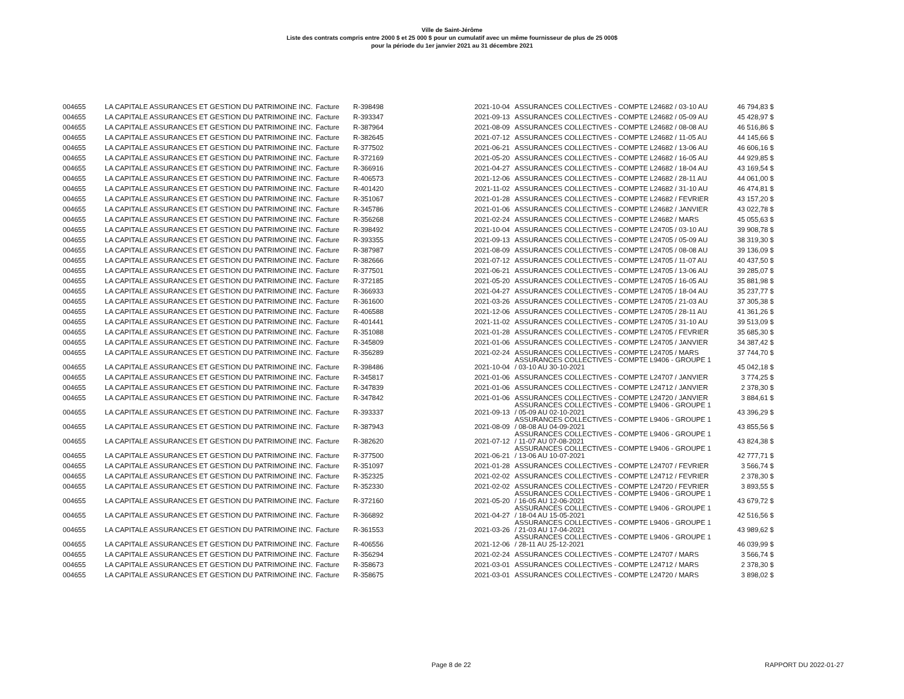Ville de Saint-Jérôme
Liste des contrats compris entre 2000 $ et 25 000 $ pour un cumulatif avec un même fournisseur de plus de 25 000$
pour la période du 1er janvier 2021 au 31 décembre 2021
| 004655 | LA CAPITALE ASSURANCES ET GESTION DU PATRIMOINE INC. | Facture | R-398498 | 2021-10-04 | ASSURANCES COLLECTIVES - COMPTE L24682 / 03-10 AU | 46 794,83 $ |
| 004655 | LA CAPITALE ASSURANCES ET GESTION DU PATRIMOINE INC. | Facture | R-393347 | 2021-09-13 | ASSURANCES COLLECTIVES - COMPTE L24682 / 05-09 AU | 45 428,97 $ |
| 004655 | LA CAPITALE ASSURANCES ET GESTION DU PATRIMOINE INC. | Facture | R-387964 | 2021-08-09 | ASSURANCES COLLECTIVES - COMPTE L24682 / 08-08 AU | 46 516,86 $ |
| 004655 | LA CAPITALE ASSURANCES ET GESTION DU PATRIMOINE INC. | Facture | R-382645 | 2021-07-12 | ASSURANCES COLLECTIVES - COMPTE L24682 / 11-05 AU | 44 145,66 $ |
| 004655 | LA CAPITALE ASSURANCES ET GESTION DU PATRIMOINE INC. | Facture | R-377502 | 2021-06-21 | ASSURANCES COLLECTIVES - COMPTE L24682 / 13-06 AU | 46 606,16 $ |
| 004655 | LA CAPITALE ASSURANCES ET GESTION DU PATRIMOINE INC. | Facture | R-372169 | 2021-05-20 | ASSURANCES COLLECTIVES - COMPTE L24682 / 16-05 AU | 44 929,85 $ |
| 004655 | LA CAPITALE ASSURANCES ET GESTION DU PATRIMOINE INC. | Facture | R-366916 | 2021-04-27 | ASSURANCES COLLECTIVES - COMPTE L24682 / 18-04 AU | 43 169,54 $ |
| 004655 | LA CAPITALE ASSURANCES ET GESTION DU PATRIMOINE INC. | Facture | R-406573 | 2021-12-06 | ASSURANCES COLLECTIVES - COMPTE L24682 / 28-11 AU | 44 061,00 $ |
| 004655 | LA CAPITALE ASSURANCES ET GESTION DU PATRIMOINE INC. | Facture | R-401420 | 2021-11-02 | ASSURANCES COLLECTIVES - COMPTE L24682 / 31-10 AU | 46 474,81 $ |
| 004655 | LA CAPITALE ASSURANCES ET GESTION DU PATRIMOINE INC. | Facture | R-351067 | 2021-01-28 | ASSURANCES COLLECTIVES - COMPTE L24682 / FEVRIER | 43 157,20 $ |
| 004655 | LA CAPITALE ASSURANCES ET GESTION DU PATRIMOINE INC. | Facture | R-345786 | 2021-01-06 | ASSURANCES COLLECTIVES - COMPTE L24682 / JANVIER | 43 022,78 $ |
| 004655 | LA CAPITALE ASSURANCES ET GESTION DU PATRIMOINE INC. | Facture | R-356268 | 2021-02-24 | ASSURANCES COLLECTIVES - COMPTE L24682 / MARS | 45 055,63 $ |
| 004655 | LA CAPITALE ASSURANCES ET GESTION DU PATRIMOINE INC. | Facture | R-398492 | 2021-10-04 | ASSURANCES COLLECTIVES - COMPTE L24705 / 03-10 AU | 39 908,78 $ |
| 004655 | LA CAPITALE ASSURANCES ET GESTION DU PATRIMOINE INC. | Facture | R-393355 | 2021-09-13 | ASSURANCES COLLECTIVES - COMPTE L24705 / 05-09 AU | 38 319,30 $ |
| 004655 | LA CAPITALE ASSURANCES ET GESTION DU PATRIMOINE INC. | Facture | R-387987 | 2021-08-09 | ASSURANCES COLLECTIVES - COMPTE L24705 / 08-08 AU | 39 136,09 $ |
| 004655 | LA CAPITALE ASSURANCES ET GESTION DU PATRIMOINE INC. | Facture | R-382666 | 2021-07-12 | ASSURANCES COLLECTIVES - COMPTE L24705 / 11-07 AU | 40 437,50 $ |
| 004655 | LA CAPITALE ASSURANCES ET GESTION DU PATRIMOINE INC. | Facture | R-377501 | 2021-06-21 | ASSURANCES COLLECTIVES - COMPTE L24705 / 13-06 AU | 39 285,07 $ |
| 004655 | LA CAPITALE ASSURANCES ET GESTION DU PATRIMOINE INC. | Facture | R-372185 | 2021-05-20 | ASSURANCES COLLECTIVES - COMPTE L24705 / 16-05 AU | 35 881,98 $ |
| 004655 | LA CAPITALE ASSURANCES ET GESTION DU PATRIMOINE INC. | Facture | R-366933 | 2021-04-27 | ASSURANCES COLLECTIVES - COMPTE L24705 / 18-04 AU | 35 237,77 $ |
| 004655 | LA CAPITALE ASSURANCES ET GESTION DU PATRIMOINE INC. | Facture | R-361600 | 2021-03-26 | ASSURANCES COLLECTIVES - COMPTE L24705 / 21-03 AU | 37 305,38 $ |
| 004655 | LA CAPITALE ASSURANCES ET GESTION DU PATRIMOINE INC. | Facture | R-406588 | 2021-12-06 | ASSURANCES COLLECTIVES - COMPTE L24705 / 28-11 AU | 41 361,26 $ |
| 004655 | LA CAPITALE ASSURANCES ET GESTION DU PATRIMOINE INC. | Facture | R-401441 | 2021-11-02 | ASSURANCES COLLECTIVES - COMPTE L24705 / 31-10 AU | 39 513,09 $ |
| 004655 | LA CAPITALE ASSURANCES ET GESTION DU PATRIMOINE INC. | Facture | R-351088 | 2021-01-28 | ASSURANCES COLLECTIVES - COMPTE L24705 / FEVRIER | 35 685,30 $ |
| 004655 | LA CAPITALE ASSURANCES ET GESTION DU PATRIMOINE INC. | Facture | R-345809 | 2021-01-06 | ASSURANCES COLLECTIVES - COMPTE L24705 / JANVIER | 34 387,42 $ |
| 004655 | LA CAPITALE ASSURANCES ET GESTION DU PATRIMOINE INC. | Facture | R-356289 | 2021-02-24 | ASSURANCES COLLECTIVES - COMPTE L24705 / MARS | 37 744,70 $ |
| 004655 | LA CAPITALE ASSURANCES ET GESTION DU PATRIMOINE INC. | Facture | R-398486 | 2021-10-04 | ASSURANCES COLLECTIVES - COMPTE L9406 - GROUPE 1 / 03-10 AU 30-10-2021 | 45 042,18 $ |
| 004655 | LA CAPITALE ASSURANCES ET GESTION DU PATRIMOINE INC. | Facture | R-345817 | 2021-01-06 | ASSURANCES COLLECTIVES - COMPTE L24707 / JANVIER | 3 774,25 $ |
| 004655 | LA CAPITALE ASSURANCES ET GESTION DU PATRIMOINE INC. | Facture | R-347839 | 2021-01-06 | ASSURANCES COLLECTIVES - COMPTE L24712 / JANVIER | 2 378,30 $ |
| 004655 | LA CAPITALE ASSURANCES ET GESTION DU PATRIMOINE INC. | Facture | R-347842 | 2021-01-06 | ASSURANCES COLLECTIVES - COMPTE L24720 / JANVIER | 3 884,61 $ |
| 004655 | LA CAPITALE ASSURANCES ET GESTION DU PATRIMOINE INC. | Facture | R-393337 | 2021-09-13 | ASSURANCES COLLECTIVES - COMPTE L9406 - GROUPE 1 / 05-09 AU 02-10-2021 | 43 396,29 $ |
| 004655 | LA CAPITALE ASSURANCES ET GESTION DU PATRIMOINE INC. | Facture | R-387943 | 2021-08-09 | ASSURANCES COLLECTIVES - COMPTE L9406 - GROUPE 1 / 08-08 AU 04-09-2021 | 43 855,56 $ |
| 004655 | LA CAPITALE ASSURANCES ET GESTION DU PATRIMOINE INC. | Facture | R-382620 | 2021-07-12 | ASSURANCES COLLECTIVES - COMPTE L9406 - GROUPE 1 / 11-07 AU 07-08-2021 | 43 824,38 $ |
| 004655 | LA CAPITALE ASSURANCES ET GESTION DU PATRIMOINE INC. | Facture | R-377500 | 2021-06-21 | ASSURANCES COLLECTIVES - COMPTE L9406 - GROUPE 1 / 13-06 AU 10-07-2021 | 42 777,71 $ |
| 004655 | LA CAPITALE ASSURANCES ET GESTION DU PATRIMOINE INC. | Facture | R-351097 | 2021-01-28 | ASSURANCES COLLECTIVES - COMPTE L24707 / FEVRIER | 3 566,74 $ |
| 004655 | LA CAPITALE ASSURANCES ET GESTION DU PATRIMOINE INC. | Facture | R-352325 | 2021-02-02 | ASSURANCES COLLECTIVES - COMPTE L24712 / FEVRIER | 2 378,30 $ |
| 004655 | LA CAPITALE ASSURANCES ET GESTION DU PATRIMOINE INC. | Facture | R-352330 | 2021-02-02 | ASSURANCES COLLECTIVES - COMPTE L24720 / FEVRIER | 3 893,55 $ |
| 004655 | LA CAPITALE ASSURANCES ET GESTION DU PATRIMOINE INC. | Facture | R-372160 | 2021-05-20 | ASSURANCES COLLECTIVES - COMPTE L9406 - GROUPE 1 / 16-05 AU 12-06-2021 | 43 679,72 $ |
| 004655 | LA CAPITALE ASSURANCES ET GESTION DU PATRIMOINE INC. | Facture | R-366892 | 2021-04-27 | ASSURANCES COLLECTIVES - COMPTE L9406 - GROUPE 1 / 18-04 AU 15-05-2021 | 42 516,56 $ |
| 004655 | LA CAPITALE ASSURANCES ET GESTION DU PATRIMOINE INC. | Facture | R-361553 | 2021-03-26 | ASSURANCES COLLECTIVES - COMPTE L9406 - GROUPE 1 / 21-03 AU 17-04-2021 | 43 989,62 $ |
| 004655 | LA CAPITALE ASSURANCES ET GESTION DU PATRIMOINE INC. | Facture | R-406556 | 2021-12-06 | ASSURANCES COLLECTIVES - COMPTE L9406 - GROUPE 1 / 28-11 AU 25-12-2021 | 46 039,99 $ |
| 004655 | LA CAPITALE ASSURANCES ET GESTION DU PATRIMOINE INC. | Facture | R-356294 | 2021-02-24 | ASSURANCES COLLECTIVES - COMPTE L24707 / MARS | 3 566,74 $ |
| 004655 | LA CAPITALE ASSURANCES ET GESTION DU PATRIMOINE INC. | Facture | R-358673 | 2021-03-01 | ASSURANCES COLLECTIVES - COMPTE L24712 / MARS | 2 378,30 $ |
| 004655 | LA CAPITALE ASSURANCES ET GESTION DU PATRIMOINE INC. | Facture | R-358675 | 2021-03-01 | ASSURANCES COLLECTIVES - COMPTE L24720 / MARS | 3 898,02 $ |
Page 8 de 22 RAPPORT DU 2022-01-27